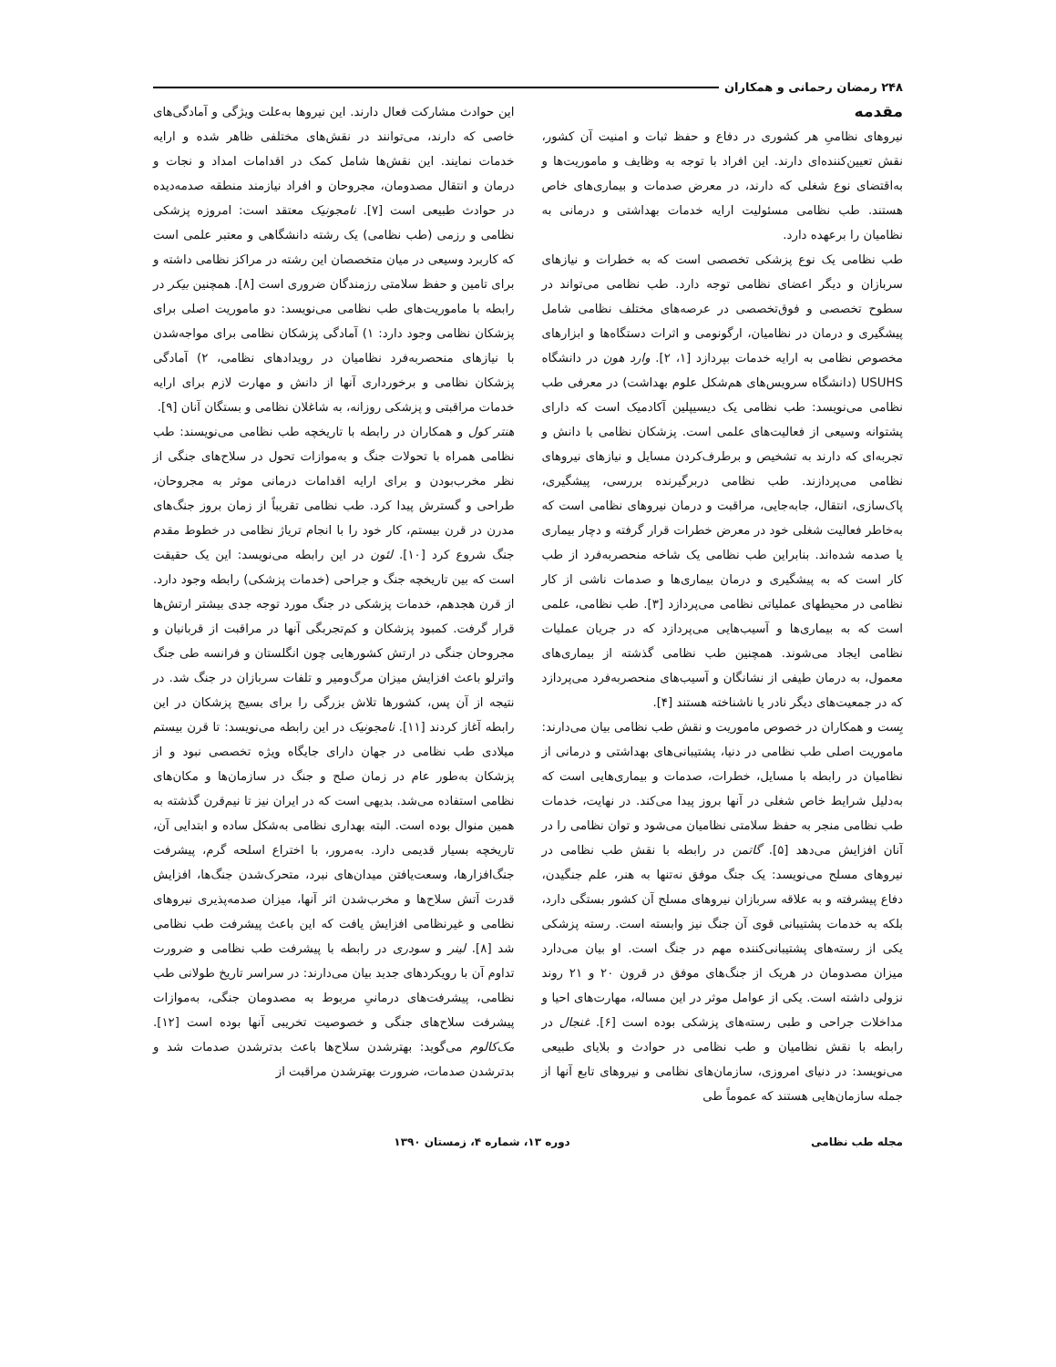۲۴۸ رمضان رحمانی و همکاران
مقدمه
نیروهای نظامیِ هر کشوری در دفاع و حفظ ثبات و امنیت آن کشور، نقش تعیین‌کننده‌ای دارند. این افراد با توجه به وظایف و ماموریت‌ها و به‌اقتضای نوع شغلی که دارند، در معرض صدمات و بیماری‌های خاص هستند. طب نظامی مسئولیت ارایه خدمات بهداشتی و درمانی به نظامیان را برعهده دارد.
طب نظامی یک نوع پزشکی تخصصی است که به خطرات و نیازهای سربازان و دیگر اعضای نظامی توجه دارد. طب نظامی می‌تواند در سطوح تخصصی و فوق‌تخصصی در عرصه‌های مختلف نظامی شامل پیشگیری و درمان در نظامیان، ارگونومی و اثرات دستگاه‌ها و ابزارهای مخصوص نظامی به ارایه خدمات بپردازد [۱، ۲]. وارد هون در دانشگاه USUHS (دانشگاه سرویس‌های هم‌شکل علوم بهداشت) در معرفی طب نظامی می‌نویسد: طب نظامی یک دیسیپلین آکادمیک است که دارای پشتوانه وسیعی از فعالیت‌های علمی است. پزشکان نظامی با دانش و تجربه‌ای که دارند به تشخیص و برطرف‌کردن مسایل و نیازهای نیروهای نظامی می‌پردازند. طب نظامی دربرگیرنده بررسی، پیشگیری، پاک‌سازی، انتقال، جابه‌جایی، مراقبت و درمان نیروهای نظامی است که به‌خاطر فعالیت شغلی خود در معرض خطرات قرار گرفته و دچار بیماری یا صدمه شده‌اند. بنابراین طب نظامی یک شاخه منحصربه‌فرد از طب کار است که به پیشگیری و درمان بیماری‌ها و صدمات ناشی از کار نظامی در محیطهای عملیاتی نظامی می‌پردازد [۳]. طب نظامی، علمی است که به بیماری‌ها و آسیب‌هایی می‌پردازد که در جریان عملیات نظامی ایجاد می‌شوند. همچنین طب نظامی گذشته از بیماری‌های معمول، به درمان طیفی از نشانگان و آسیب‌های منحصربه‌فرد می‌پردازد که در جمعیت‌های دیگر نادر یا ناشناخته هستند [۴].
بِست و همکاران در خصوص ماموریت و نقش طب نظامی بیان می‌دارند: ماموریت اصلی طب نظامی در دنیا، پشتیبانی‌های بهداشتی و درمانی از نظامیان در رابطه با مسایل، خطرات، صدمات و بیماری‌هایی است که به‌دلیل شرایط خاص شغلی در آنها بروز پیدا می‌کند. در نهایت، خدمات طب نظامی منجر به حفظ سلامتی نظامیان می‌شود و توان نظامی را در آنان افزایش می‌دهد [۵]. گاتمن در رابطه با نقش طب نظامی در نیروهای مسلح می‌نویسد: یک جنگ موفق نه‌تنها به هنر، علم جنگیدن، دفاع پیشرفته و به علاقه سربازان نیروهای مسلح آن کشور بستگی دارد، بلکه به خدمات پشتیبانی قوی آن جنگ نیز وابسته است. رسته پزشکی یکی از رسته‌های پشتیبانی‌کننده مهم در جنگ است. او بیان می‌دارد میزان مصدومان در هریک از جنگ‌های موفق در قرون ۲۰ و ۲۱ روند نزولی داشته است. یکی از عوامل موثر در این مساله، مهارت‌های احیا و مداخلات جراحی و طبی رسته‌های پزشکی بوده است [۶]. غنجال در رابطه با نقش نظامیان و طب نظامی در حوادث و بلایای طبیعی می‌نویسد: در دنیای امروزی، سازمان‌های نظامی و نیروهای تابع آنها از جمله سازمان‌هایی هستند که عموماً طی
این حوادث مشارکت فعال دارند. این نیروها به‌علت ویژگی و آمادگی‌های خاصی که دارند، می‌توانند در نقش‌های مختلفی ظاهر شده و ارایه خدمات نمایند. این نقش‌ها شامل کمک در اقدامات امداد و نجات و درمان و انتقال مصدومان، مجروحان و افراد نیازمند منطقه صدمه‌دیده در حوادث طبیعی است [۷]. نامجونیک معتقد است: امروزه پزشکی نظامی و رزمی (طب نظامی) یک رشته دانشگاهی و معتبر علمی است که کاربرد وسیعی در میان متخصصان این رشته در مراکز نظامی داشته و برای تامین و حفظ سلامتی رزمندگان ضروری است [۸]. همچنین بیکر در رابطه با ماموریت‌های طب نظامی می‌نویسد: دو ماموریت اصلی برای پزشکان نظامی وجود دارد: ۱) آمادگی پزشکان نظامی برای مواجه‌شدن با نیازهای منحصربه‌فرد نظامیان در رویدادهای نظامی، ۲) آمادگی پزشکان نظامی و برخورداری آنها از دانش و مهارت لازم برای ارایه خدمات مراقبتی و پزشکی روزانه، به شاغلان نظامی و بستگان آنان [۹].
هنتر کول و همکاران در رابطه با تاریخچه طب نظامی می‌نویسند: طب نظامی همراه با تحولات جنگ و به‌موازات تحول در سلاح‌های جنگی از نظر مخرب‌بودن و برای ارایه اقدامات درمانی موثر به مجروحان، طراحی و گسترش پیدا کرد. طب نظامی تقریباً از زمان بروز جنگ‌های مدرن در قرن بیستم، کار خود را با انجام تریاژ نظامی در خطوط مقدم جنگ شروع کرد [۱۰]. لئون در این رابطه می‌نویسد: این یک حقیقت است که بین تاریخچه جنگ و جراحی (خدمات پزشکی) رابطه وجود دارد. از قرن هجدهم، خدمات پزشکی در جنگ مورد توجه جدی بیشتر ارتش‌ها قرار گرفت. کمبود پزشکان و کم‌تجربگی آنها در مراقبت از قربانیان و مجروحان جنگی در ارتش کشورهایی چون انگلستان و فرانسه طی جنگ واترلو باعث افزایش میزان مرگ‌ومیر و تلفات سربازان در جنگ شد. در نتیجه از آن پس، کشورها تلاش بزرگی را برای بسیج پزشکان در این رابطه آغاز کردند [۱۱]. نامجونیک در این رابطه می‌نویسد: تا قرن بیستم میلادی طب نظامی در جهان دارای جایگاه ویژه تخصصی نبود و از پزشکان به‌طور عام در زمان صلح و جنگ در سازمان‌ها و مکان‌های نظامی استفاده می‌شد. بدیهی است که در ایران نیز تا نیم‌قرن گذشته به همین منوال بوده است. البته بهداری نظامی به‌شکل ساده و ابتدایی آن، تاریخچه بسیار قدیمی دارد. به‌مرور، با اختراع اسلحه گرم، پیشرفت جنگ‌افزارها، وسعت‌یافتن میدان‌های نبرد، متحرک‌شدن جنگ‌ها، افزایش قدرت آتش سلاح‌ها و مخرب‌شدن اثر آنها، میزان صدمه‌پذیری نیروهای نظامی و غیرنظامی افزایش یافت که این باعث پیشرفت طب نظامی شد [۸]. لینر و سودری در رابطه با پیشرفت طب نظامی و ضرورت تداوم آن با رویکردهای جدید بیان می‌دارند: در سراسر تاریخ طولانی طب نظامی، پیشرفت‌های درمانیِ مربوط به مصدومان جنگی، به‌موازات پیشرفت سلاح‌های جنگی و خصوصیت تخریبی آنها بوده است [۱۲]. مک‌کالوم می‌گوید: بهترشدن سلاح‌ها باعث بدترشدن صدمات شد و بدترشدن صدمات، ضرورت بهترشدن مراقبت از
مجله طب نظامی دوره ۱۳، شماره ۴، زمستان ۱۳۹۰